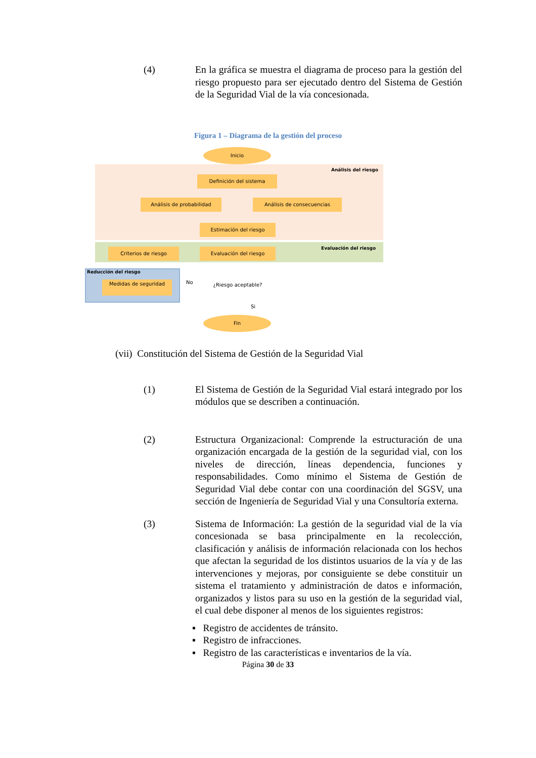(4) En la gráfica se muestra el diagrama de proceso para la gestión del riesgo propuesto para ser ejecutado dentro del Sistema de Gestión de la Seguridad Vial de la vía concesionada.
Figura 1 – Diagrama de la gestión del proceso
Inicio
Análisis del riesgo
Definición del sistema
Análisis de probabilidad Análisis de consecuencias
Estimación del riesgo
Evaluación del riesgo
Criterios de riesgo Evaluación del riesgo
Reducción del riesgo
Medidas de seguridad No ¿Riesgo aceptable?
Si
Fin
(vii) Constitución del Sistema de Gestión de la Seguridad Vial
(1) El Sistema de Gestión de la Seguridad Vial estará integrado por los módulos que se describen a continuación.
(2) Estructura Organizacional: Comprende la estructuración de una organización encargada de la gestión de la seguridad vial, con los niveles de dirección, líneas dependencia, funciones y responsabilidades. Como mínimo el Sistema de Gestión de Seguridad Vial debe contar con una coordinación del SGSV, una sección de Ingeniería de Seguridad Vial y una Consultoría externa.
(3) Sistema de Información: La gestión de la seguridad vial de la vía concesionada se basa principalmente en la recolección, clasificación y análisis de información relacionada con los hechos que afectan la seguridad de los distintos usuarios de la vía y de las intervenciones y mejoras, por consiguiente se debe constituir un sistema el tratamiento y administración de datos e información, organizados y listos para su uso en la gestión de la seguridad vial, el cual debe disponer al menos de los siguientes registros:
▪ Registro de accidentes de tránsito.
▪ Registro de infracciones.
▪ Registro de las características e inventarios de la vía.
Página 30 de 33